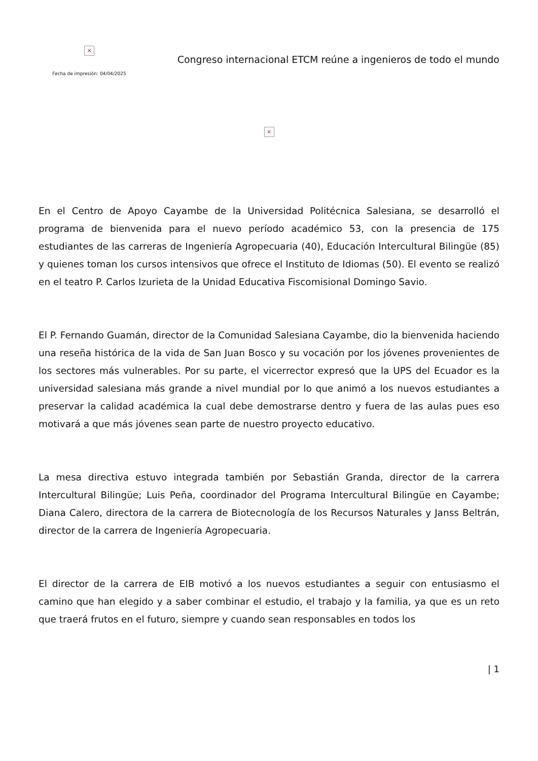×
Fecha de impresión: 04/04/2025
Congreso internacional ETCM reúne a ingenieros de todo el mundo
×
En el Centro de Apoyo Cayambe de la Universidad Politécnica Salesiana, se desarrolló el programa de bienvenida para el nuevo período académico 53, con la presencia de 175 estudiantes de las carreras de Ingeniería Agropecuaria (40), Educación Intercultural Bilingüe (85) y quienes toman los cursos intensivos que ofrece el Instituto de Idiomas (50). El evento se realizó en el teatro P. Carlos Izurieta de la Unidad Educativa Fiscomisional Domingo Savio.
El P. Fernando Guamán, director de la Comunidad Salesiana Cayambe, dio la bienvenida haciendo una reseña histórica de la vida de San Juan Bosco y su vocación por los jóvenes provenientes de los sectores más vulnerables. Por su parte, el vicerrector expresó que la UPS del Ecuador es la universidad salesiana más grande a nivel mundial por lo que animó a los nuevos estudiantes a preservar la calidad académica la cual debe demostrarse dentro y fuera de las aulas pues eso motivará a que más jóvenes sean parte de nuestro proyecto educativo.
La mesa directiva estuvo integrada también por Sebastián Granda, director de la carrera Intercultural Bilingüe; Luis Peña, coordinador del Programa Intercultural Bilingüe en Cayambe; Diana Calero, directora de la carrera de Biotecnología de los Recursos Naturales y Janss Beltrán, director de la carrera de Ingeniería Agropecuaria.
El director de la carrera de EIB motivó a los nuevos estudiantes a seguir con entusiasmo el camino que han elegido y a saber combinar el estudio, el trabajo y la familia, ya que es un reto que traerá frutos en el futuro, siempre y cuando sean responsables en todos los
| 1